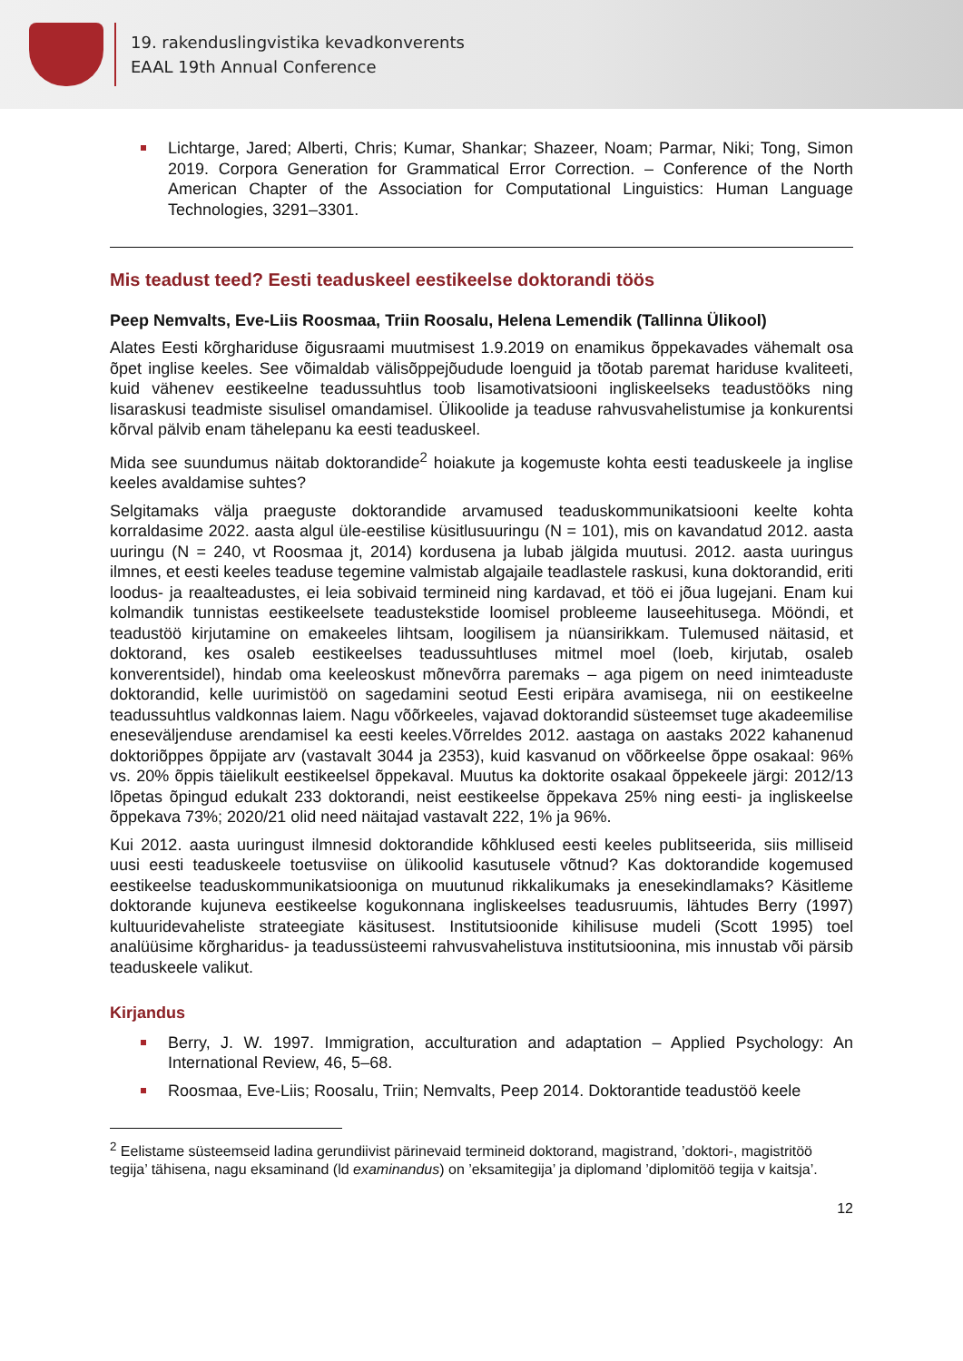19. rakenduslingvistika kevadkonverents
EAAL 19th Annual Conference
Lichtarge, Jared; Alberti, Chris; Kumar, Shankar; Shazeer, Noam; Parmar, Niki; Tong, Simon 2019. Corpora Generation for Grammatical Error Correction. – Conference of the North American Chapter of the Association for Computational Linguistics: Human Language Technologies, 3291–3301.
Mis teadust teed? Eesti teaduskeel eestikeelse doktorandi töös
Peep Nemvalts, Eve-Liis Roosmaa, Triin Roosalu, Helena Lemendik (Tallinna Ülikool)
Alates Eesti kõrghariduse õigusraami muutmisest 1.9.2019 on enamikus õppekavades vähemalt osa õpet inglise keeles. See võimaldab välisõppejõudude loenguid ja tõotab paremat hariduse kvaliteeti, kuid vähenev eestikeelne teadussuhtlus toob lisamotivatsiooni ingliskeelseks teadustööks ning lisaraskusi teadmiste sisulisel omandamisel. Ülikoolide ja teaduse rahvusvahelistumise ja konkurentsi kõrval pälvib enam tähelepanu ka eesti teaduskeel.
Mida see suundumus näitab doktorandide<sup>2</sup> hoiakute ja kogemuste kohta eesti teaduskeele ja inglise keeles avaldamise suhtes?
Selgitamaks välja praeguste doktorandide arvamused teaduskommunikatsiooni keelte kohta korraldasime 2022. aasta algul üle-eestilise küsitlusuuringu (N = 101), mis on kavandatud 2012. aasta uuringu (N = 240, vt Roosmaa jt, 2014) kordusena ja lubab jälgida muutusi. 2012. aasta uuringus ilmnes, et eesti keeles teaduse tegemine valmistab algajaile teadlastele raskusi, kuna doktorandid, eriti loodus- ja reaalteadustes, ei leia sobivaid termineid ning kardavad, et töö ei jõua lugejani. Enam kui kolmandik tunnistas eestikeelsete teadustekstide loomisel probleeme lauseehitusega. Mööndi, et teadustöö kirjutamine on emakeeles lihtsam, loogilisem ja nüansirikkam. Tulemused näitasid, et doktorand, kes osaleb eestikeelses teadussuhtluses mitmel moel (loeb, kirjutab, osaleb konverentsidel), hindab oma keeleoskust mõnevõrra paremaks – aga pigem on need inimteaduste doktorandid, kelle uurimistöö on sagedamini seotud Eesti eripära avamisega, nii on eestikeelne teadussuhtlus valdkonnas laiem. Nagu võõrkeeles, vajavad doktorandid süsteemset tuge akadeemilise eneseväljenduse arendamisel ka eesti keeles.Võrreldes 2012. aastaga on aastaks 2022 kahanenud doktoriõppes õppijate arv (vastavalt 3044 ja 2353), kuid kasvanud on võõrkeelse õppe osakaal: 96% vs. 20% õppis täielikult eestikeelsel õppekaval. Muutus ka doktorite osakaal õppekeele järgi: 2012/13 lõpetas õpingud edukalt 233 doktorandi, neist eestikeelse õppekava 25% ning eesti- ja ingliskeelse õppekava 73%; 2020/21 olid need näitajad vastavalt 222, 1% ja 96%.
Kui 2012. aasta uuringust ilmnesid doktorandide kõhklused eesti keeles publitseerida, siis milliseid uusi eesti teaduskeele toetusviise on ülikoolid kasutusele võtnud? Kas doktorandide kogemused eestikeelse teaduskommunikatsiooniga on muutunud rikkalikumaks ja enesekindlamaks? Käsitleme doktorande kujuneva eestikeelse kogukonnana ingliskeelses teadusruumis, lähtudes Berry (1997) kultuuridevaheliste strateegiate käsitusest. Institutsioonide kihilisuse mudeli (Scott 1995) toel analüüsime kõrgharidus- ja teadussüsteemi rahvusvahelistuva institutsioonina, mis innustab või pärsib teaduskeele valikut.
Kirjandus
Berry, J. W. 1997. Immigration, acculturation and adaptation – Applied Psychology: An International Review, 46, 5–68.
Roosmaa, Eve-Liis; Roosalu, Triin; Nemvalts, Peep 2014. Doktorantide teadustöö keele
<sup>2</sup> Eelistame süsteemseid ladina gerundiivist pärinevaid termineid doktorand, magistrand, ’doktori-, magistritöö tegija’ tähisena, nagu eksaminand (ld examinandus) on ’eksamitegija’ ja diplomand ’diplomitöö tegija v kaitsja’.
12